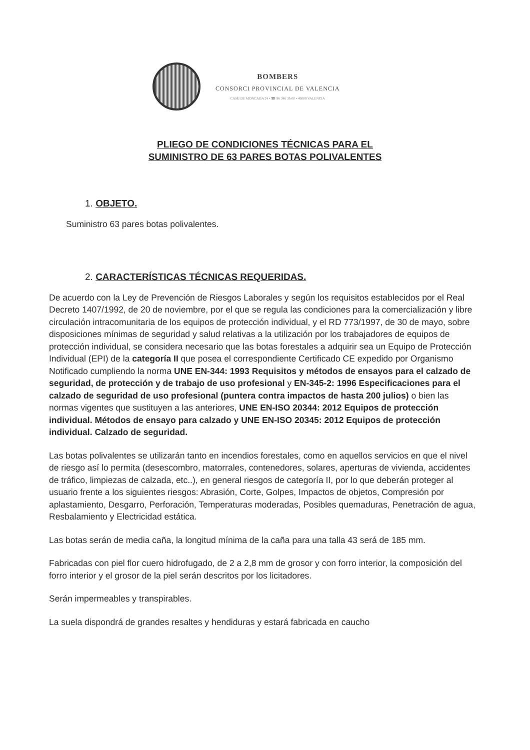BOMBERS
CONSORCI PROVINCIAL DE VALENCIA
CAMI DE MONCADA 24 • ☎ 96 346 36 00 • 46009 VALENCIA
PLIEGO DE CONDICIONES TÉCNICAS PARA EL
SUMINISTRO DE 63 PARES BOTAS POLIVALENTES
1. OBJETO.
Suministro 63 pares botas polivalentes.
2. CARACTERÍSTICAS TÉCNICAS REQUERIDAS.
De acuerdo con la Ley de Prevención de Riesgos Laborales y según los requisitos establecidos por el Real Decreto 1407/1992, de 20 de noviembre, por el que se regula las condiciones para la comercialización y libre circulación intracomunitaria de los equipos de protección individual, y el RD 773/1997, de 30 de mayo, sobre disposiciones mínimas de seguridad y salud relativas a la utilización por los trabajadores de equipos de protección individual, se considera necesario que las botas forestales a adquirir sea un Equipo de Protección Individual (EPI) de la categoría II que posea el correspondiente Certificado CE expedido por Organismo Notificado cumpliendo la norma UNE EN-344: 1993 Requisitos y métodos de ensayos para el calzado de seguridad, de protección y de trabajo de uso profesional y EN-345-2: 1996 Especificaciones para el calzado de seguridad de uso profesional (puntera contra impactos de hasta 200 julios) o bien las normas vigentes que sustituyen a las anteriores, UNE EN-ISO 20344: 2012 Equipos de protección individual. Métodos de ensayo para calzado y UNE EN-ISO 20345: 2012 Equipos de protección individual. Calzado de seguridad.
Las botas polivalentes se utilizarán tanto en incendios forestales, como en aquellos servicios en que el nivel de riesgo así lo permita (desescombro, matorrales, contenedores, solares, aperturas de vivienda, accidentes de tráfico, limpiezas de calzada, etc..), en general riesgos de categoría II, por lo que deberán proteger al usuario frente a los siguientes riesgos: Abrasión, Corte, Golpes, Impactos de objetos, Compresión por aplastamiento, Desgarro, Perforación, Temperaturas moderadas, Posibles quemaduras, Penetración de agua, Resbalamiento y Electricidad estática.
Las botas serán de media caña, la longitud mínima de la caña para una talla 43 será de 185 mm.
Fabricadas con piel flor cuero hidrofugado, de 2 a 2,8 mm de grosor y con forro interior, la composición del forro interior y el grosor de la piel serán descritos por los licitadores.
Serán impermeables y transpirables.
La suela dispondrá de grandes resaltes y hendiduras y estará fabricada en caucho